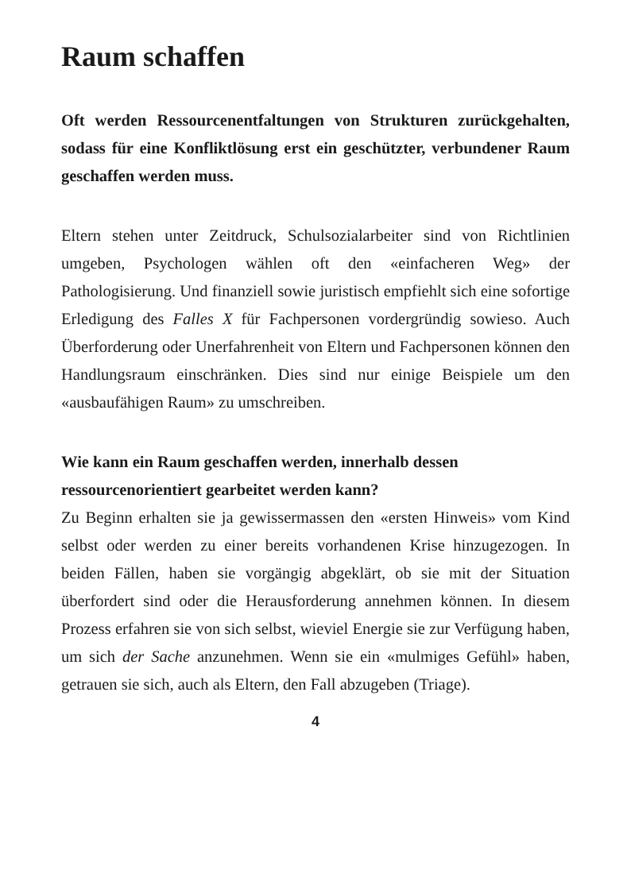Raum schaffen
Oft werden Ressourcenentfaltungen von Strukturen zurückgehalten, sodass für eine Konfliktlösung erst ein geschützter, verbundener Raum geschaffen werden muss.
Eltern stehen unter Zeitdruck, Schulsozialarbeiter sind von Richtlinien umgeben, Psychologen wählen oft den «einfacheren Weg» der Pathologisierung. Und finanziell sowie juristisch empfiehlt sich eine sofortige Erledigung des Falles X für Fachpersonen vordergründig sowieso. Auch Überforderung oder Unerfahrenheit von Eltern und Fachpersonen können den Handlungsraum einschränken. Dies sind nur einige Beispiele um den «ausbaufähigen Raum» zu umschreiben.
Wie kann ein Raum geschaffen werden, innerhalb dessen
ressourcenorientiert gearbeitet werden kann?
Zu Beginn erhalten sie ja gewissermassen den «ersten Hinweis» vom Kind selbst oder werden zu einer bereits vorhandenen Krise hinzugezogen. In beiden Fällen, haben sie vorgängig abgeklärt, ob sie mit der Situation überfordert sind oder die Herausforderung annehmen können. In diesem Prozess erfahren sie von sich selbst, wieviel Energie sie zur Verfügung haben, um sich der Sache anzunehmen. Wenn sie ein «mulmiges Gefühl» haben, getrauen sie sich, auch als Eltern, den Fall abzugeben (Triage).
4